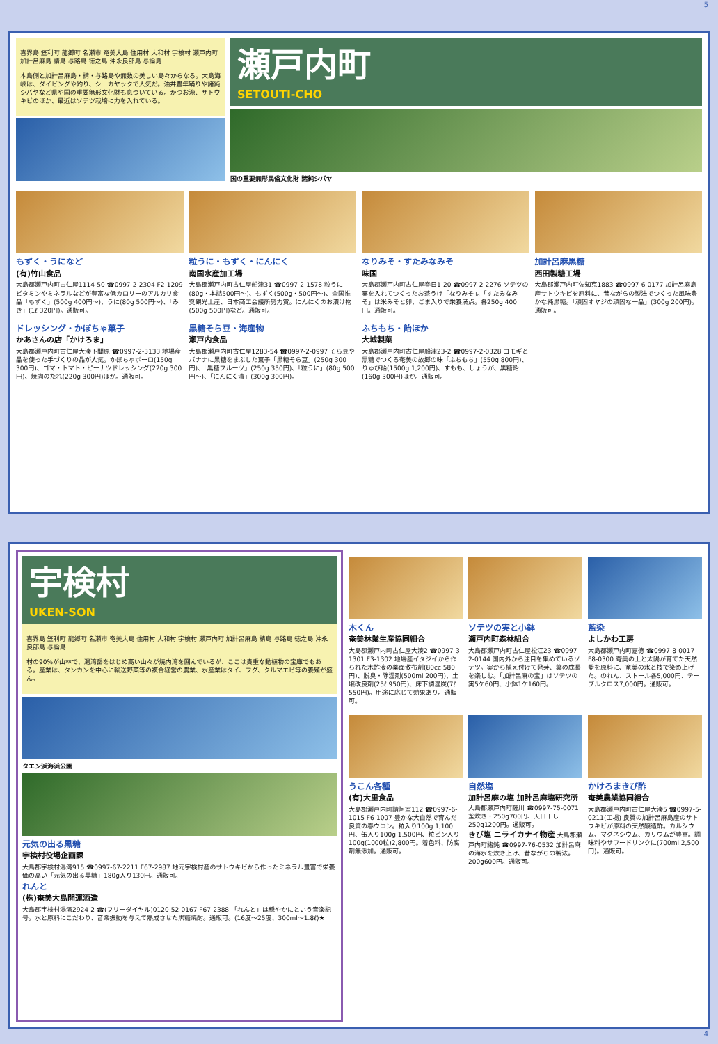5
喜界島 笠利町 龍郷町 名瀬市 奄美大島 住用村 大和村 宇検村 瀬戸内町 加計呂麻島 請島 与路島 徳之島 沖永良部島 与論島
本島側と加計呂麻島・請・与路島や無数の美しい島々からなる。大島海峡は、ダイビングや釣り、シーカヤックで人気だ。油井豊年踊りや諸鈍シバヤなど県や国の重要無形文化財も息づいている。かつお漁、サトウキビのほか、最近はソテツ栽培に力を入れている。
瀬戸内町
SETOUTI-CHO
国の重要無形民俗文化財 諸鈍シバヤ
もずく・うになど
(有)竹山食品
大島郡瀬戸内町古仁屋1114-50 ☎0997-2-2304 F2-1209 ビタミンやミネラルなどが豊富な低カロリーのアルカリ食品「もずく」(500g 400円〜)、うに(80g 500円〜)、「みき」(1ℓ 320円)。通販可。
粒うに・もずく・にんにく
南国水産加工場
大島郡瀬戸内町古仁屋船津31 ☎0997-2-1578 粒うに(80g・本詰500円〜)、もずく(500g・500円〜)、全国推奨観光土産、日本商工会議所努力賞。にんにくのお漬け物(500g 500円)など。通販可。
なりみそ・すたみなみそ
味国
大島郡瀬戸内町古仁屋春日1-20 ☎0997-2-2276 ソテツの実を入れてつくったお茶うけ「なりみそ」。「すたみなみそ」は米みそと卵、ごま入りで栄養満点。各250g 400円。通販可。
加計呂麻黒糖
西田製糖工場
大島郡瀬戸内町佐知克1883 ☎0997-6-0177 加計呂麻島産サトウキビを原料に、昔ながらの製法でつくった風味豊かな純黒糖。「頑固オヤジの頑固な一品」(300g 200円)。通販可。
ドレッシング・かぼちゃ菓子
かあさんの店「かけろま」
大島郡瀬戸内町古仁屋大湊下間原 ☎0997-2-3133 地場産品を使った手づくりの品が人気。かぼちゃボーロ(150g 300円)、ゴマ・トマト・ピーナツドレッシング(220g 300円)、焼肉のたれ(220g 300円)ほか。通販可。
黒糖そら豆・海産物
瀬戸内食品
大島郡瀬戸内町古仁屋1283-54 ☎0997-2-0997 そら豆やバナナに黒糖をまぶした菓子「黒糖そら豆」(250g 300円)、「黒糖フルーツ」(250g 350円)、「粒うに」(80g 500円〜)、「にんにく漬」(300g 300円)。
ふちもち・飴ほか
大城製菓
大島郡瀬戸内町古仁屋船津23-2 ☎0997-2-0328 ヨモギと黒糖でつくる奄美の故郷の味「ふちもち」(550g 800円)、りゅび飴(1500g 1,200円)、すもも、しょうが、黒糖飴(160g 300円)ほか。通販可。
宇検村
UKEN-SON
喜界島 笠利町 龍郷町 名瀬市 奄美大島 住用村 大和村 宇検村 瀬戸内町 加計呂麻島 請島 与路島 徳之島 沖永良部島 与論島
村の90%が山林で、湯湾岳をはじめ高い山々が焼内湾を囲んでいるが、ここは貴重な動植物の宝庫でもある。産業は、タンカンを中心に輸送野菜等の複合経営の農業、水産業はタイ、フグ、クルマエビ等の養殖が盛ん。
タエン浜海浜公園
元気の出る黒糖
宇検村役場企画課
大島郡宇検村湯湾915 ☎0997-67-2211 F67-2987 地元宇検村産のサトウキビから作ったミネラル豊富で栄養価の高い「元気の出る黒糖」180g入り130円。通販可。
れんと
(株)奄美大島開運酒造
大島郡宇検村湯湾2924-2 ☎(フリーダイヤル)0120-52-0167 F67-2388 「れんと」は穏やかにという音楽記号。水と原料にこだわり、音楽振動を与えて熟成させた黒糖焼酎。通販可。(16度〜25度、300ml〜1.8ℓ)★
木くん
奄美林業生産協同組合
大島郡瀬戸内町古仁屋大湊2 ☎0997-3-1301 F3-1302 地場産イタジイから作られた木酢液の薬面散布剤(80cc 580円)、脱臭・除湿剤(500ml 200円)、土壌改良剤(25ℓ 950円)、床下調湿炭(7ℓ 550円)。用途に応じて効果あり。通販可。
ソテツの実と小鉢
瀬戸内町森林組合
大島郡瀬戸内町古仁屋松江23 ☎0997-2-0144 国内外から注目を集めているソテツ。実から植え付けて発芽、葉の成長を楽しむ。「加計呂麻の宝」はソテツの実5ケ60円、小鉢1ケ160円。
藍染
よしかわ工房
大島郡瀬戸内町嘉徳 ☎0997-8-0017 F8-0300 奄美の土と太陽が育てた天然藍を原料に、奄美の水と技で染め上げた。のれん、ストール各5,000円、テーブルクロス7,000円。通販可。
うこん各種
(有)大里食品
大島郡瀬戸内町請阿室112 ☎0997-6-1015 F6-1007 豊かな大自然で育んだ良質の春ウコン。粒入り100g 1,100円、缶入り100g 1,500円、粒ビン入り100g(1000粒)2,800円。着色料、防腐剤無添加。通販可。
自然塩
加計呂麻の塩 加計呂麻塩研究所 大島郡瀬戸内町薩川 ☎0997-75-0071 釜炊き・250g700円、天日干し250g1200円。通販可。
きび塩 ニライカナイ物産 大島郡瀬戸内町諸鈍 ☎0997-76-0532 加計呂麻の海水を炊き上げ、昔ながらの製法。200g600円。通販可。
かけろまきび酢
奄美農業協同組合
大島郡瀬戸内町古仁屋大湊5 ☎0997-5-0211(工場) 良質の加計呂麻島産のサトウキビが原料の天然醸造酢。カルシウム、マグネシウム、カリウムが豊富。調味料やサワードリンクに(700ml 2,500円)。通販可。
4